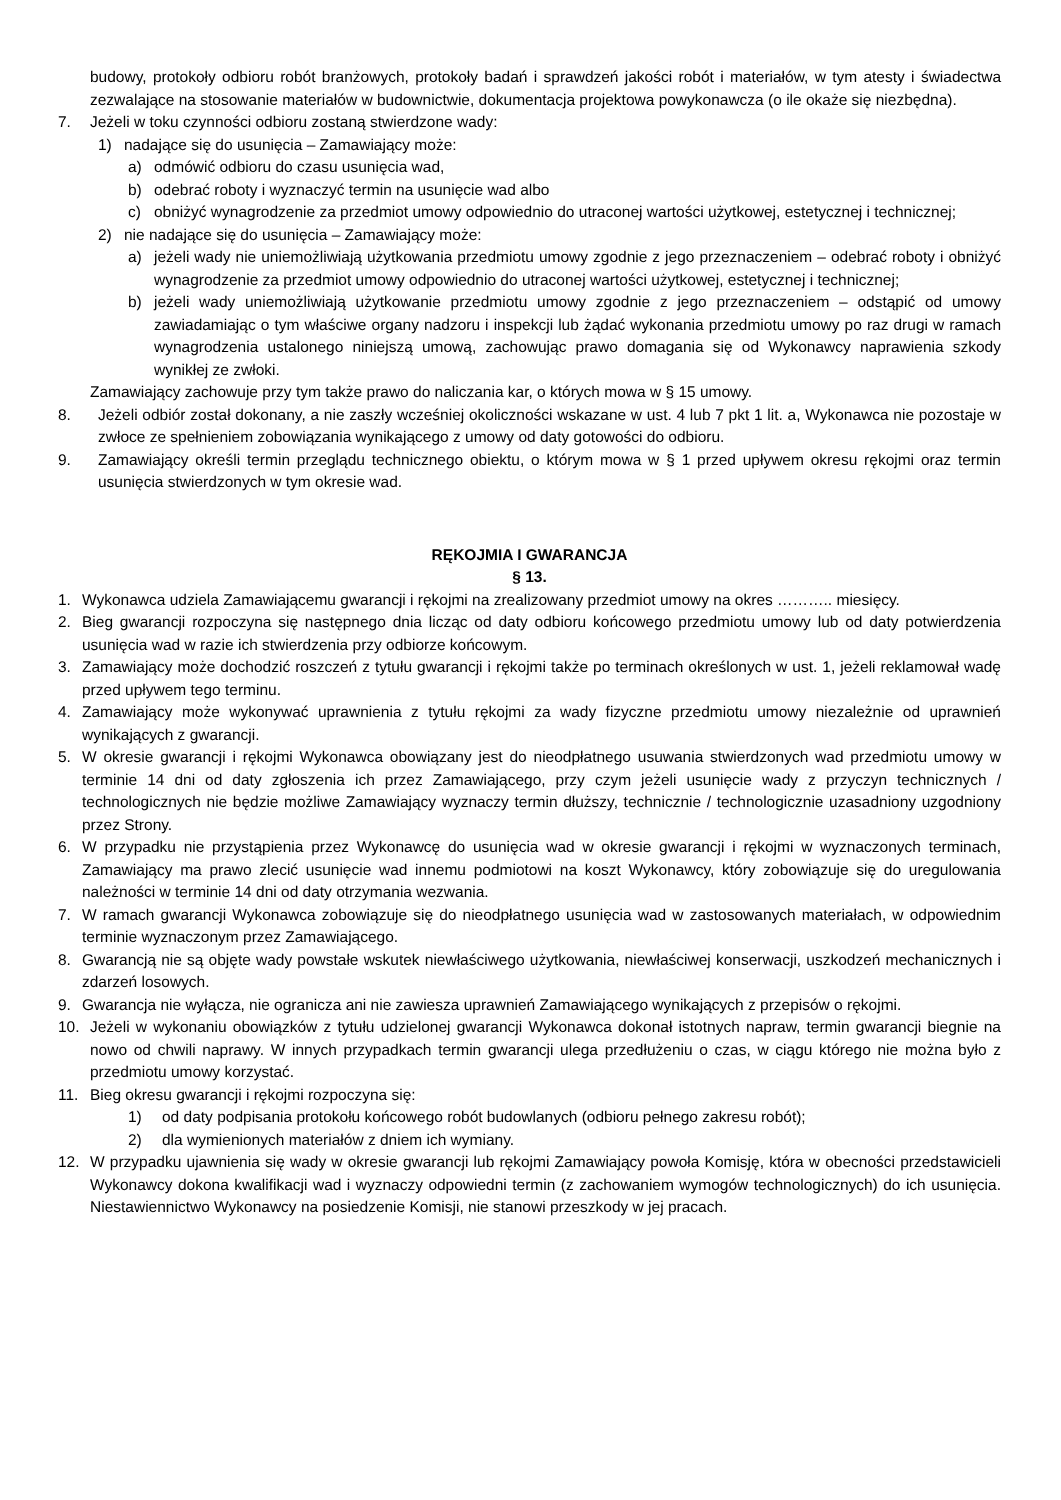budowy, protokoły odbioru robót branżowych, protokoły badań i sprawdzeń jakości robót i materiałów, w tym atesty i świadectwa zezwalające na stosowanie materiałów w budownictwie, dokumentacja projektowa powykonawcza (o ile okaże się niezbędna).
7. Jeżeli w toku czynności odbioru zostaną stwierdzone wady:
1) nadające się do usunięcia – Zamawiający może:
a) odmówić odbioru do czasu usunięcia wad,
b) odebrać roboty i wyznaczyć termin na usunięcie wad albo
c) obniżyć wynagrodzenie za przedmiot umowy odpowiednio do utraconej wartości użytkowej, estetycznej i technicznej;
2) nie nadające się do usunięcia – Zamawiający może:
a) jeżeli wady nie uniemożliwiają użytkowania przedmiotu umowy zgodnie z jego przeznaczeniem – odebrać roboty i obniżyć wynagrodzenie za przedmiot umowy odpowiednio do utraconej wartości użytkowej, estetycznej i technicznej;
b) jeżeli wady uniemożliwiają użytkowanie przedmiotu umowy zgodnie z jego przeznaczeniem – odstąpić od umowy zawiadamiając o tym właściwe organy nadzoru i inspekcji lub żądać wykonania przedmiotu umowy po raz drugi w ramach wynagrodzenia ustalonego niniejszą umową, zachowując prawo domagania się od Wykonawcy naprawienia szkody wynikłej ze zwłoki.
Zamawiający zachowuje przy tym także prawo do naliczania kar, o których mowa w § 15 umowy.
8. Jeżeli odbiór został dokonany, a nie zaszły wcześniej okoliczności wskazane w ust. 4 lub 7 pkt 1 lit. a, Wykonawca nie pozostaje w zwłoce ze spełnieniem zobowiązania wynikającego z umowy od daty gotowości do odbioru.
9. Zamawiający określi termin przeglądu technicznego obiektu, o którym mowa w § 1 przed upływem okresu rękojmi oraz termin usunięcia stwierdzonych w tym okresie wad.
RĘKOJMIA I GWARANCJA
§ 13.
1. Wykonawca udziela Zamawiającemu gwarancji i rękojmi na zrealizowany przedmiot umowy na okres ……….. miesięcy.
2. Bieg gwarancji rozpoczyna się następnego dnia licząc od daty odbioru końcowego przedmiotu umowy lub od daty potwierdzenia usunięcia wad w razie ich stwierdzenia przy odbiorze końcowym.
3. Zamawiający może dochodzić roszczeń z tytułu gwarancji i rękojmi także po terminach określonych w ust. 1, jeżeli reklamował wadę przed upływem tego terminu.
4. Zamawiający może wykonywać uprawnienia z tytułu rękojmi za wady fizyczne przedmiotu umowy niezależnie od uprawnień wynikających z gwarancji.
5. W okresie gwarancji i rękojmi Wykonawca obowiązany jest do nieodpłatnego usuwania stwierdzonych wad przedmiotu umowy w terminie 14 dni od daty zgłoszenia ich przez Zamawiającego, przy czym jeżeli usunięcie wady z przyczyn technicznych / technologicznych nie będzie możliwe Zamawiający wyznaczy termin dłuższy, technicznie / technologicznie uzasadniony uzgodniony przez Strony.
6. W przypadku nie przystąpienia przez Wykonawcę do usunięcia wad w okresie gwarancji i rękojmi w wyznaczonych terminach, Zamawiający ma prawo zlecić usunięcie wad innemu podmiotowi na koszt Wykonawcy, który zobowiązuje się do uregulowania należności w terminie 14 dni od daty otrzymania wezwania.
7. W ramach gwarancji Wykonawca zobowiązuje się do nieodpłatnego usunięcia wad w zastosowanych materiałach, w odpowiednim terminie wyznaczonym przez Zamawiającego.
8. Gwarancją nie są objęte wady powstałe wskutek niewłaściwego użytkowania, niewłaściwej konserwacji, uszkodzeń mechanicznych i zdarzeń losowych.
9. Gwarancja nie wyłącza, nie ogranicza ani nie zawiesza uprawnień Zamawiającego wynikających z przepisów o rękojmi.
10. Jeżeli w wykonaniu obowiązków z tytułu udzielonej gwarancji Wykonawca dokonał istotnych napraw, termin gwarancji biegnie na nowo od chwili naprawy. W innych przypadkach termin gwarancji ulega przedłużeniu o czas, w ciągu którego nie można było z przedmiotu umowy korzystać.
11. Bieg okresu gwarancji i rękojmi rozpoczyna się:
1) od daty podpisania protokołu końcowego robót budowlanych (odbioru pełnego zakresu robót);
2) dla wymienionych materiałów z dniem ich wymiany.
12. W przypadku ujawnienia się wady w okresie gwarancji lub rękojmi Zamawiający powoła Komisję, która w obecności przedstawicieli Wykonawcy dokona kwalifikacji wad i wyznaczy odpowiedni termin (z zachowaniem wymogów technologicznych) do ich usunięcia. Niestawiennictwo Wykonawcy na posiedzenie Komisji, nie stanowi przeszkody w jej pracach.